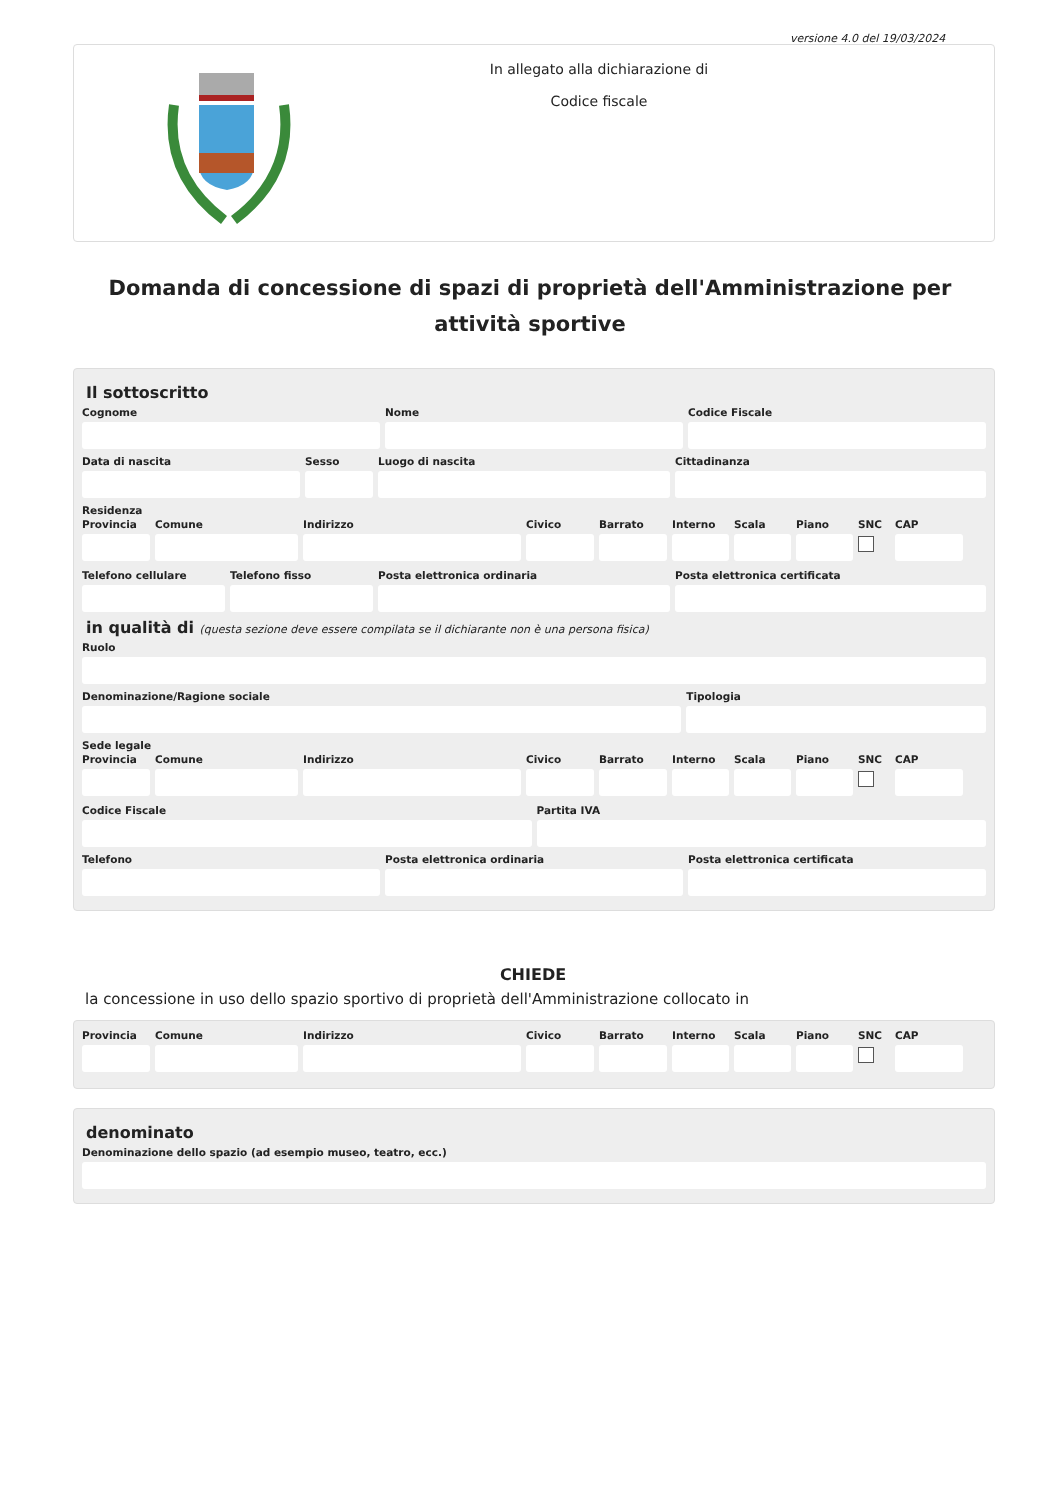versione 4.0 del 19/03/2024
In allegato alla dichiarazione di
Codice fiscale
Domanda di concessione di spazi di proprietà dell'Amministrazione per attività sportive
Il sottoscritto
Cognome Nome Codice Fiscale
Data di nascita Sesso Luogo di nascita Cittadinanza
Residenza
Provincia
Comune Indirizzo Civico Barrato Interno
Scala Piano SNC CAP
Telefono cellulare
Telefono fisso Posta elettronica ordinaria Posta elettronica certificata
in qualità di (questa sezione deve essere compilata se il dichiarante non è una persona fisica)
Ruolo
Denominazione/Ragione sociale Tipologia
Sede legale
Provincia
Comune Indirizzo Civico Barrato Interno
Scala Piano SNC CAP
Codice Fiscale Partita IVA
Telefono Posta elettronica ordinaria Posta elettronica certificata
CHIEDE
la concessione in uso dello spazio sportivo di proprietà dell'Amministrazione collocato in
Provincia
Comune Indirizzo Civico Barrato Interno
Scala Piano SNC CAP
denominato
Denominazione dello spazio (ad esempio museo, teatro, ecc.)